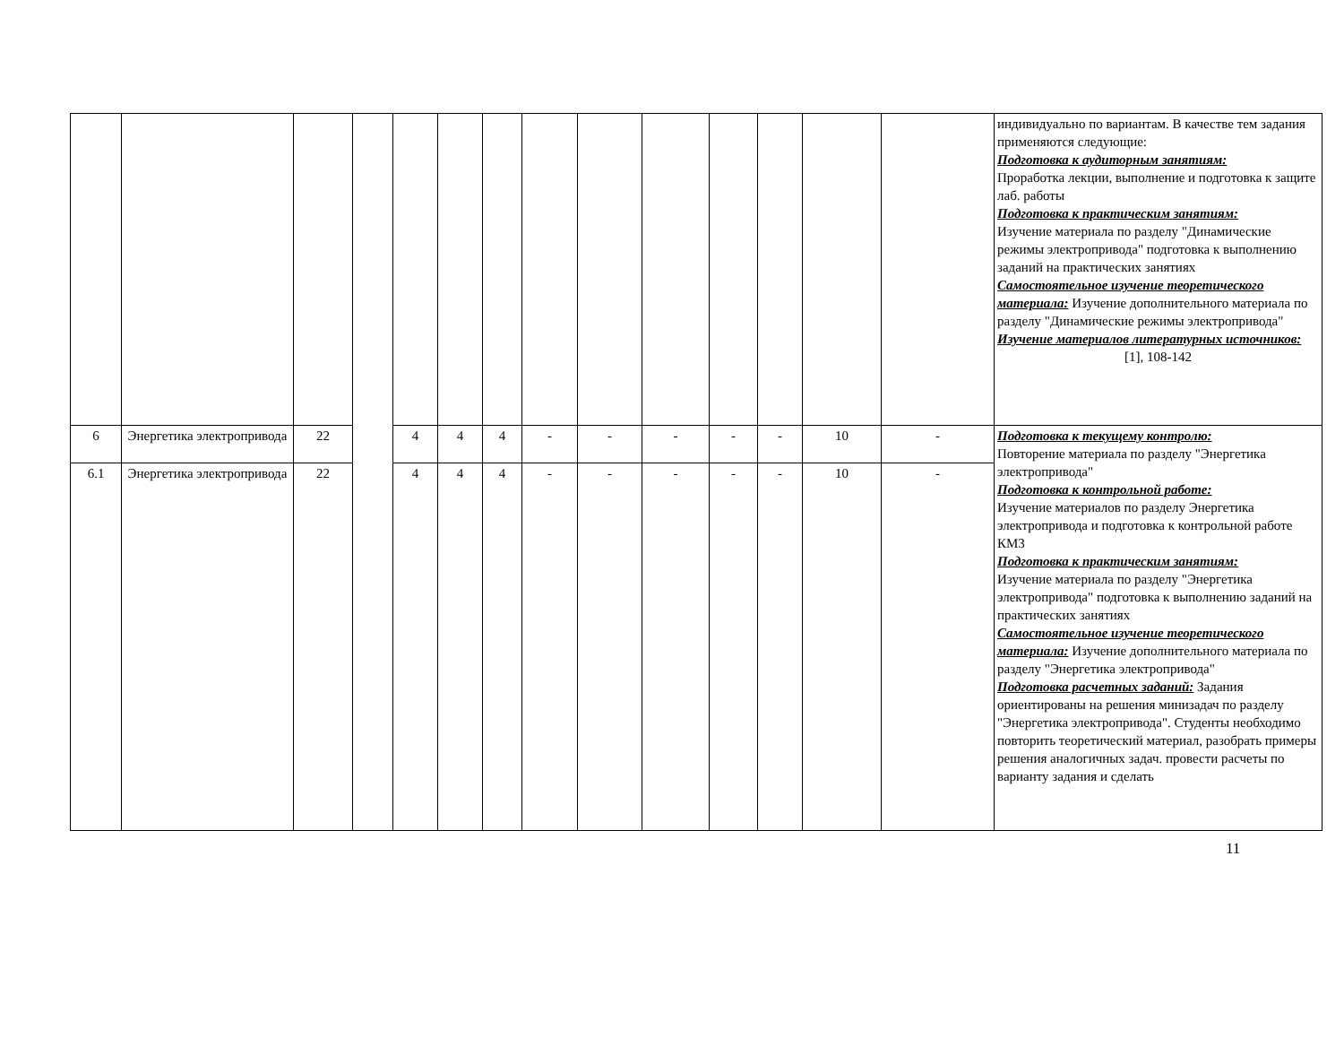| | | | | | | | | | | | | | | индивидуально по вариантам. В качестве тем задания применяются следующие: Подготовка к аудиторным занятиям: Проработка лекции, выполнение и подготовка к защите лаб. работы Подготовка к практическим занятиям: Изучение материала по разделу "Динамические режимы электропривода" подготовка к выполнению заданий на практических занятиях Самостоятельное изучение теоретического материала: Изучение дополнительного материала по разделу "Динамические режимы электропривода" Изучение материалов литературных источников: [1], 108-142 |
| 6 | Энергетика электропривода | 22 | | 4 | 4 | 4 | - | - | - | - | - | 10 | - | Подготовка к текущему контролю: Повторение материала по разделу "Энергетика электропривода" Подготовка к контрольной работе: Изучение материалов по разделу Энергетика электропривода и подготовка к контрольной работе КМ3 Подготовка к практическим занятиям: Изучение материала по разделу "Энергетика электропривода" подготовка к выполнению заданий на практических занятиях Самостоятельное изучение теоретического материала: Изучение дополнительного материала по разделу "Энергетика электропривода" Подготовка расчетных заданий: Задания ориентированы на решения минизадач по разделу "Энергетика электропривода". Студенты необходимо повторить теоретический материал, разобрать примеры решения аналогичных задач. провести расчеты по варианту задания и сделать |
| 6.1 | Энергетика электропривода | 22 | | 4 | 4 | 4 | - | - | - | - | - | 10 | - | |
11